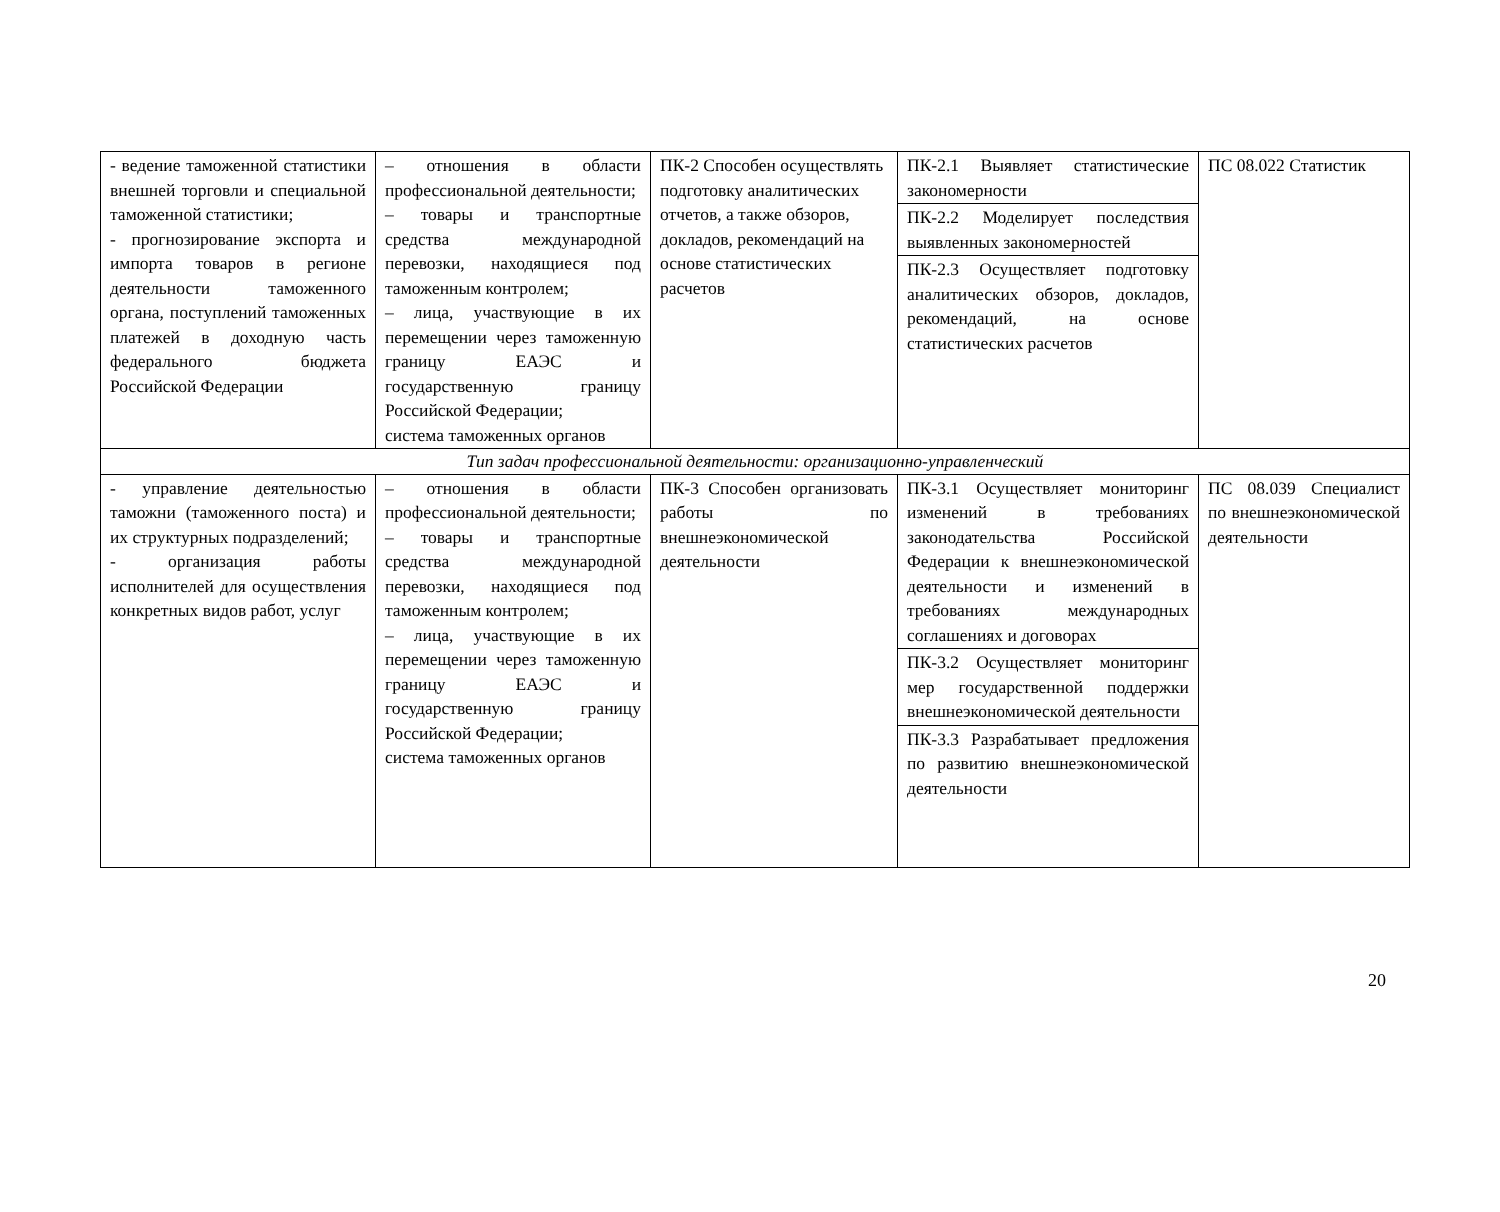| - ведение таможенной статистики внешней торговли и специальной таможенной статистики; - прогнозирование экспорта и импорта товаров в регионе деятельности таможенного органа, поступлений таможенных платежей в доходную часть федерального бюджета Российской Федерации | – отношения в области профессиональной деятельности; – товары и транспортные средства международной перевозки, находящиеся под таможенным контролем; – лица, участвующие в их перемещении через таможенную границу ЕАЭС и государственную границу Российской Федерации; система таможенных органов | ПК-2 Способен осуществлять подготовку аналитических отчетов, а также обзоров, докладов, рекомендаций на основе статистических расчетов | ПК-2.1 Выявляет статистические закономерности ПК-2.2 Моделирует последствия выявленных закономерностей ПК-2.3 Осуществляет подготовку аналитических обзоров, докладов, рекомендаций, на основе статистических расчетов | ПС 08.022 Статистик |
| Тип задач профессиональной деятельности: организационно-управленческий | | | | |
| - управление деятельностью таможни (таможенного поста) и их структурных подразделений; - организация работы исполнителей для осуществления конкретных видов работ, услуг | – отношения в области профессиональной деятельности; – товары и транспортные средства международной перевозки, находящиеся под таможенным контролем; – лица, участвующие в их перемещении через таможенную границу ЕАЭС и государственную границу Российской Федерации; система таможенных органов | ПК-3 Способен организовать работы по внешнеэкономической деятельности | ПК-3.1 Осуществляет мониторинг изменений в требованиях законодательства Российской Федерации к внешнеэкономической деятельности и изменений в требованиях международных соглашениях и договорах ПК-3.2 Осуществляет мониторинг мер государственной поддержки внешнеэкономической деятельности ПК-3.3 Разрабатывает предложения по развитию внешнеэкономической деятельности | ПС 08.039 Специалист по внешнеэкономической деятельности |
20